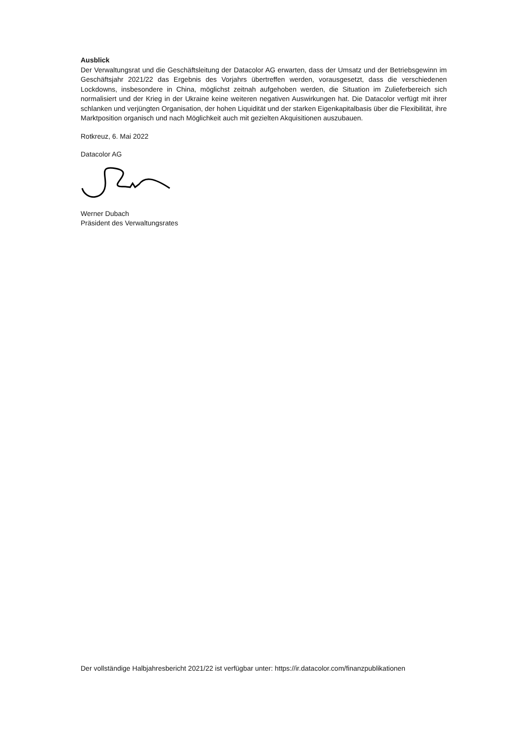Ausblick
Der Verwaltungsrat und die Geschäftsleitung der Datacolor AG erwarten, dass der Umsatz und der Betriebsgewinn im Geschäftsjahr 2021/22 das Ergebnis des Vorjahrs übertreffen werden, vorausgesetzt, dass die verschiedenen Lockdowns, insbesondere in China, möglichst zeitnah aufgehoben werden, die Situation im Zulieferbereich sich normalisiert und der Krieg in der Ukraine keine weiteren negativen Auswirkungen hat. Die Datacolor verfügt mit ihrer schlanken und verjüngten Organisation, der hohen Liquidität und der starken Eigenkapitalbasis über die Flexibilität, ihre Marktposition organisch und nach Möglichkeit auch mit gezielten Akquisitionen auszubauen.
Rotkreuz, 6. Mai 2022
Datacolor AG
Werner Dubach
Präsident des Verwaltungsrates
Der vollständige Halbjahresbericht 2021/22 ist verfügbar unter: https://ir.datacolor.com/finanzpublikationen